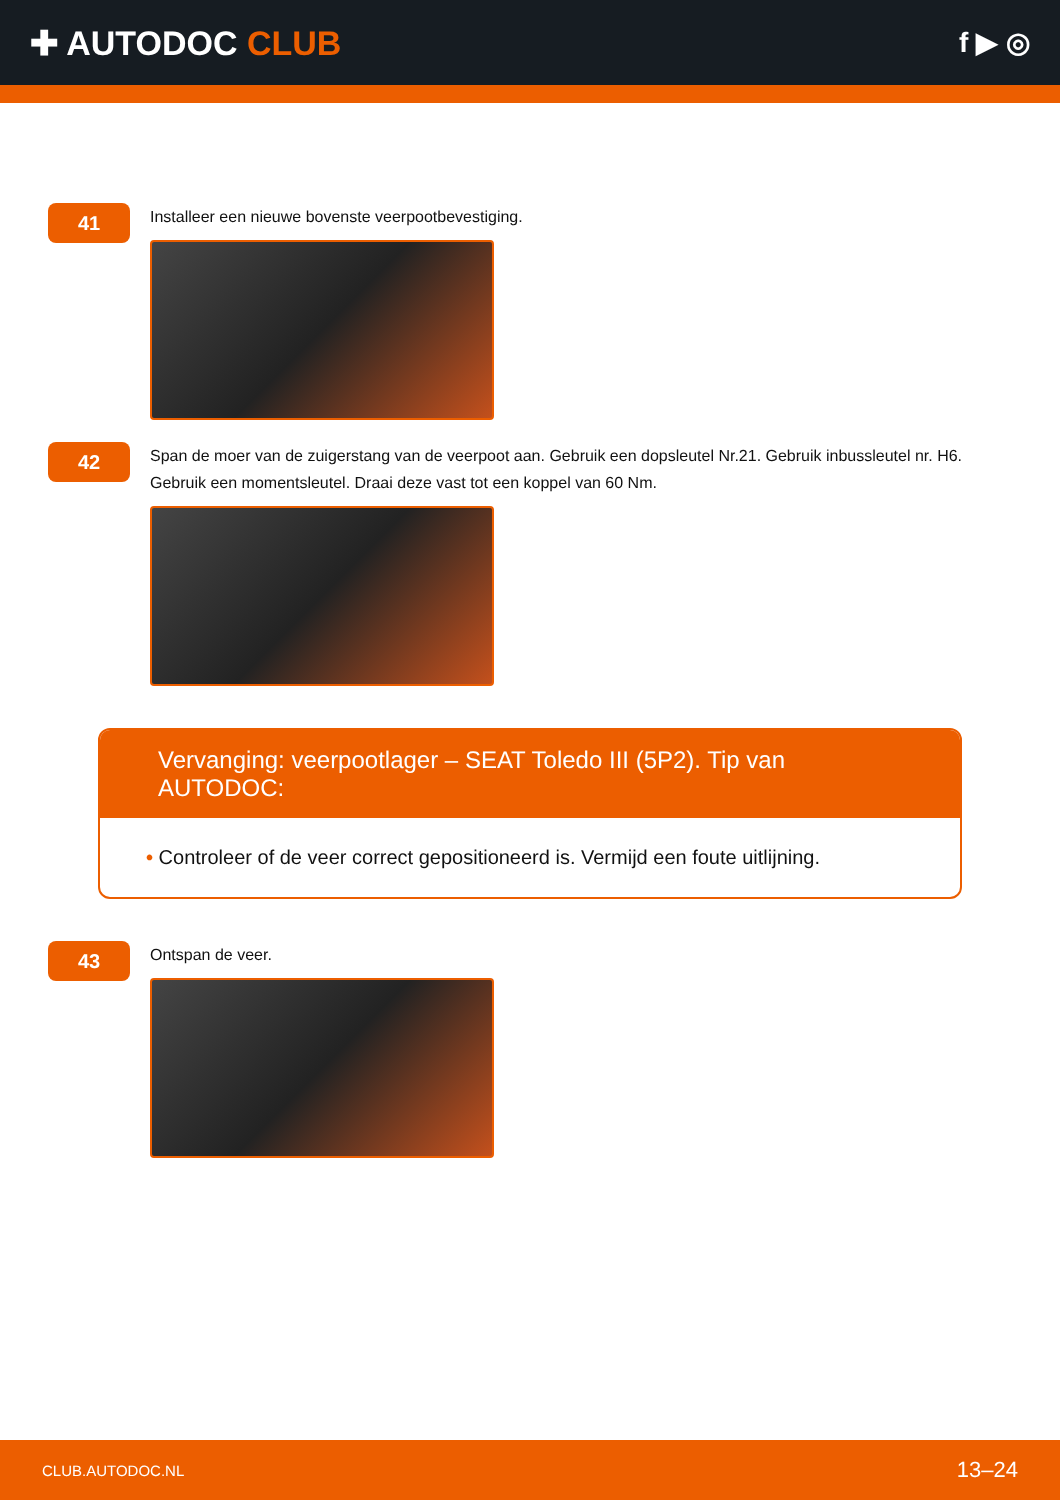✚ AUTODOC CLUB
f ▶ ◎
41
Installeer een nieuwe bovenste veerpootbevestiging.
42
Span de moer van de zuigerstang van de veerpoot aan. Gebruik een dopsleutel Nr.21. Gebruik inbussleutel nr. H6. Gebruik een momentsleutel. Draai deze vast tot een koppel van 60 Nm.
Vervanging: veerpootlager – SEAT Toledo III (5P2). Tip van AUTODOC:
• Controleer of de veer correct gepositioneerd is. Vermijd een foute uitlijning.
43
Ontspan de veer.
CLUB.AUTODOC.NL 13–24